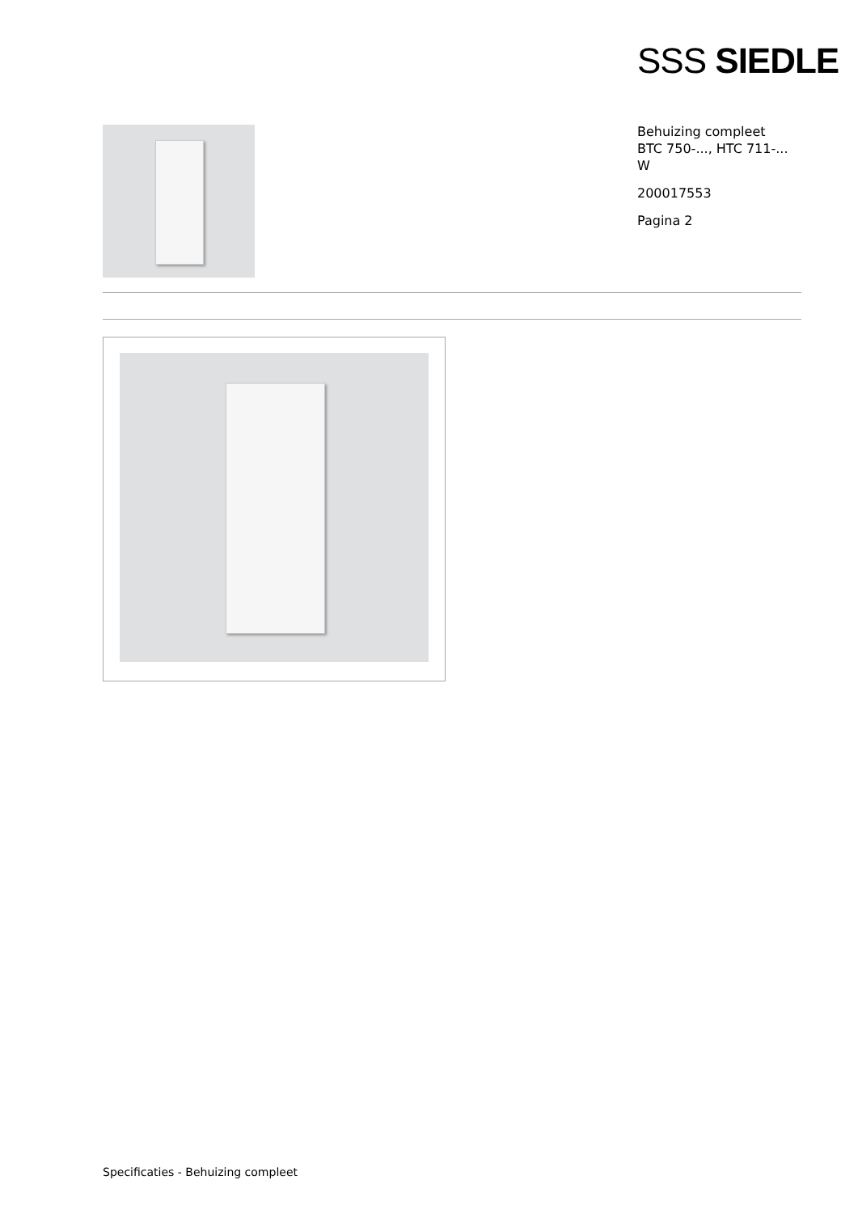SSS SIEDLE
Behuizing compleet
BTC 750-..., HTC 711-...
W
200017553
Pagina 2
Specificaties - Behuizing compleet